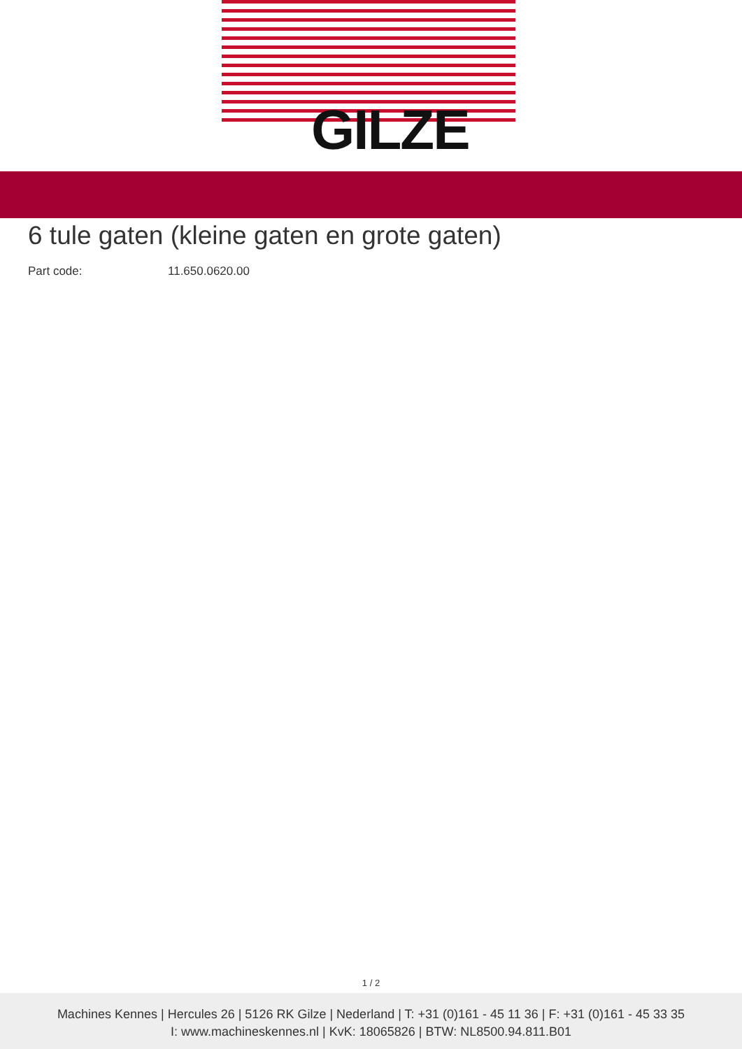GILZE
6 tule gaten (kleine gaten en grote gaten)
Part code: 11.650.0620.00
1 / 2
Machines Kennes | Hercules 26 | 5126 RK Gilze | Nederland | T: +31 (0)161 - 45 11 36 | F: +31 (0)161 - 45 33 35
I: www.machineskennes.nl | KvK: 18065826 | BTW: NL8500.94.811.B01